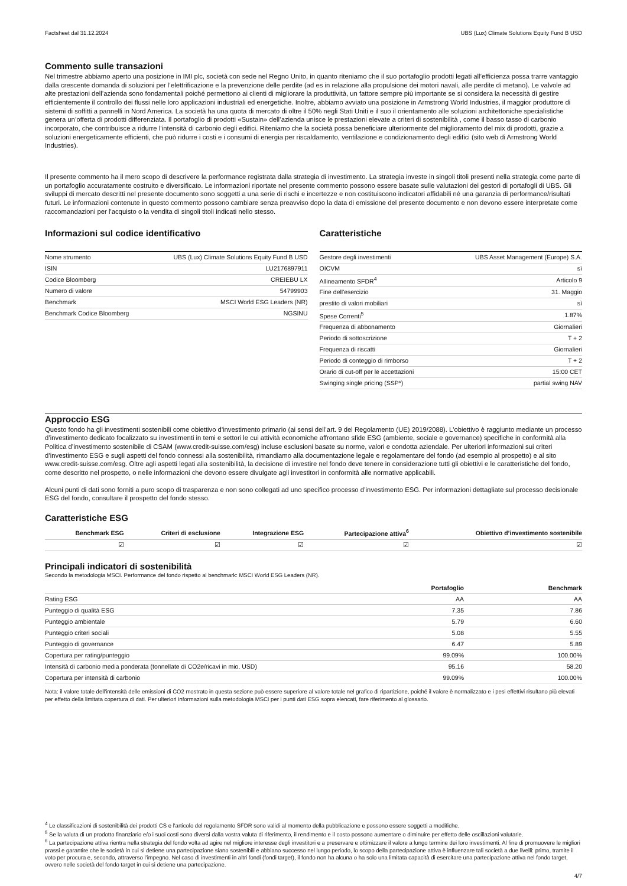Factsheet dal 31.12.2024 UBS (Lux) Climate Solutions Equity Fund B USD
Commento sulle transazioni
Nel trimestre abbiamo aperto una posizione in IMI plc, società con sede nel Regno Unito, in quanto riteniamo che il suo portafoglio prodotti legati all’efficienza possa trarre vantaggio dalla crescente domanda di soluzioni per l’elettrificazione e la prevenzione delle perdite (ad es in relazione alla propulsione dei motori navali, alle perdite di metano). Le valvole ad alte prestazioni dell’azienda sono fondamentali poiché permettono ai clienti di migliorare la produttività, un fattore sempre più importante se si considera la necessità di gestire efficientemente il controllo dei flussi nelle loro applicazioni industriali ed energetiche. Inoltre, abbiamo avviato una posizione in Armstrong World Industries, il maggior produttore di sistemi di soffitti a pannelli in Nord America. La società ha una quota di mercato di oltre il 50% negli Stati Uniti e il suo il orientamento alle soluzioni architettoniche specialistiche genera un’offerta di prodotti differenziata. Il portafoglio di prodotti «Sustain» dell’azienda unisce le prestazioni elevate a criteri di sostenibilità , come il basso tasso di carbonio incorporato, che contribuisce a ridurre l’intensità di carbonio degli edifici. Riteniamo che la società possa beneficiare ulteriormente del miglioramento del mix di prodotti, grazie a soluzioni energeticamente efficienti, che può ridurre i costi e i consumi di energia per riscaldamento, ventilazione e condizionamento degli edifici (sito web di Armstrong World Industries).
Il presente commento ha il mero scopo di descrivere la performance registrata dalla strategia di investimento. La strategia investe in singoli titoli presenti nella strategia come parte di un portafoglio accuratamente costruito e diversificato. Le informazioni riportate nel presente commento possono essere basate sulle valutazioni dei gestori di portafogli di UBS. Gli sviluppi di mercato descritti nel presente documento sono soggetti a una serie di rischi e incertezze e non costituiscono indicatori affidabili né una garanzia di performance/risultati futuri. Le informazioni contenute in questo commento possono cambiare senza preavviso dopo la data di emissione del presente documento e non devono essere interpretate come raccomandazioni per l'acquisto o la vendita di singoli titoli indicati nello stesso.
Informazioni sul codice identificativo
| Nome strumento | UBS (Lux) Climate Solutions Equity Fund B USD |
| ISIN | LU2176897911 |
| Codice Bloomberg | CREIEBU LX |
| Numero di valore | 54799903 |
| Benchmark | MSCI World ESG Leaders (NR) |
| Benchmark Codice Bloomberg | NGSINU |
Caratteristiche
| Gestore degli investimenti | UBS Asset Management (Europe) S.A. |
| OICVM | sì |
| Allineamento SFDR<sup>4</sup> | Articolo 9 |
| Fine dell'esercizio | 31. Maggio |
| prestito di valori mobiliari | sì |
| Spese Correnti<sup>5</sup> | 1.87% |
| Frequenza di abbonamento | Giornalieri |
| Periodo di sottoscrizione | T + 2 |
| Frequenza di riscatti | Giornalieri |
| Periodo di conteggio di rimborso | T + 2 |
| Orario di cut-off per le accettazioni | 15:00 CET |
| Swinging single pricing (SSP*) | partial swing NAV |
Approccio ESG
Questo fondo ha gli investimenti sostenibili come obiettivo d'investimento primario (ai sensi dell’art. 9 del Regolamento (UE) 2019/2088). L'obiettivo è raggiunto mediante un processo d’investimento dedicato focalizzato su investimenti in temi e settori le cui attività economiche affrontano sfide ESG (ambiente, sociale e governance) specifiche in conformità alla Politica d’investimento sostenibile di CSAM (www.credit-suisse.com/esg) incluse esclusioni basate su norme, valori e condotta aziendale. Per ulteriori informazioni sui criteri d’investimento ESG e sugli aspetti del fondo connessi alla sostenibilità, rimandiamo alla documentazione legale e regolamentare del fondo (ad esempio al prospetto) e al sito www.credit-suisse.com/esg. Oltre agli aspetti legati alla sostenibilità, la decisione di investire nel fondo deve tenere in considerazione tutti gli obiettivi e le caratteristiche del fondo, come descritto nel prospetto, o nelle informazioni che devono essere divulgate agli investitori in conformità alle normative applicabili.
Alcuni punti di dati sono forniti a puro scopo di trasparenza e non sono collegati ad uno specifico processo d’investimento ESG. Per informazioni dettagliate sul processo decisionale ESG del fondo, consultare il prospetto del fondo stesso.
Caratteristiche ESG
| Benchmark ESG | Criteri di esclusione | Integrazione ESG | Partecipazione attiva<sup>6</sup> | Obiettivo d’investimento sostenibile |
| --- | --- | --- | --- | --- |
| ☑ | ☑ | ☑ | ☑ | ☑ |
Principali indicatori di sostenibilità
Secondo la metodologia MSCI. Performance del fondo rispetto al benchmark: MSCI World ESG Leaders (NR).
| | Portafoglio | Benchmark |
| --- | --- | --- |
| Rating ESG | AA | AA |
| Punteggio di qualità ESG | 7.35 | 7.86 |
| Punteggio ambientale | 5.79 | 6.60 |
| Punteggio criteri sociali | 5.08 | 5.55 |
| Punteggio di governance | 6.47 | 5.89 |
| Copertura per rating/punteggio | 99.09% | 100.00% |
| Intensità di carbonio media ponderata (tonnellate di CO2e/ricavi in mio. USD) | 95.16 | 58.20 |
| Copertura per intensità di carbonio | 99.09% | 100.00% |
Nota: il valore totale dell'intensità delle emissioni di CO2 mostrato in questa sezione può essere superiore al valore totale nel grafico di ripartizione, poiché il valore è normalizzato e i pesi effettivi risultano più elevati per effetto della limitata copertura di dati. Per ulteriori informazioni sulla metodologia MSCI per i punti dati ESG sopra elencati, fare riferimento al glossario.
<sup>4</sup> Le classificazioni di sostenibilità dei prodotti CS e l'articolo del regolamento SFDR sono validi al momento della pubblicazione e possono essere soggetti a modifiche.
<sup>5</sup> Se la valuta di un prodotto finanziario e/o i suoi costi sono diversi dalla vostra valuta di riferimento, il rendimento e il costo possono aumentare o diminuire per effetto delle oscillazioni valutarie.
<sup>6</sup> La partecipazione attiva rientra nella strategia del fondo volta ad agire nel migliore interesse degli investitori e a preservare e ottimizzare il valore a lungo termine dei loro investimenti. Al fine di promuovere le migliori prassi e garantire che le società in cui si detiene una partecipazione siano sostenibili e abbiano successo nel lungo periodo, lo scopo della partecipazione attiva è influenzare tali società a due livelli: primo, tramite il voto per procura e, secondo, attraverso l’impegno. Nel caso di investimenti in altri fondi (fondi target), il fondo non ha alcuna o ha solo una limitata capacità di esercitare una partecipazione attiva nel fondo target, ovvero nelle società del fondo target in cui si detiene una partecipazione.
4/7